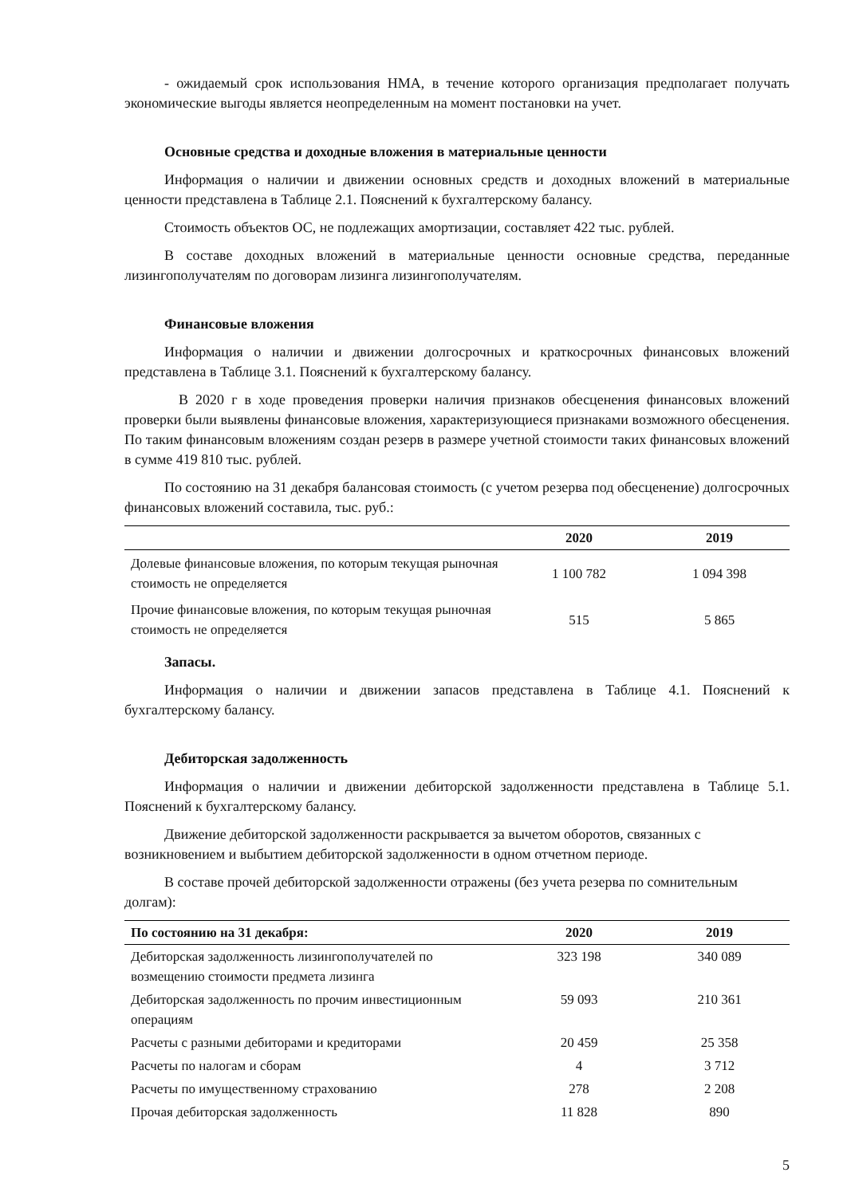- ожидаемый срок использования НМА, в течение которого организация предполагает получать экономические выгоды является неопределенным на момент постановки на учет.
Основные средства и доходные вложения в материальные ценности
Информация о наличии и движении основных средств и доходных вложений в материальные ценности представлена в Таблице 2.1. Пояснений к бухгалтерскому балансу.
Стоимость объектов ОС, не подлежащих амортизации, составляет 422 тыс. рублей.
В составе доходных вложений в материальные ценности основные средства, переданные лизингополучателям по договорам лизинга лизингополучателям.
Финансовые вложения
Информация о наличии и движении долгосрочных и краткосрочных финансовых вложений представлена в Таблице 3.1. Пояснений к бухгалтерскому балансу.
В 2020 г в ходе проведения проверки наличия признаков обесценения финансовых вложений проверки были выявлены финансовые вложения, характеризующиеся признаками возможного обесценения. По таким финансовым вложениям создан резерв в размере учетной стоимости таких финансовых вложений в сумме 419 810 тыс. рублей.
По состоянию на 31 декабря балансовая стоимость (с учетом резерва под обесценение) долгосрочных финансовых вложений составила, тыс. руб.:
| | 2020 | 2019 |
| --- | --- | --- |
| Долевые финансовые вложения, по которым текущая рыночная стоимость не определяется | 1 100 782 | 1 094 398 |
| Прочие финансовые вложения, по которым текущая рыночная стоимость не определяется | 515 | 5 865 |
Запасы.
Информация о наличии и движении запасов представлена в Таблице 4.1. Пояснений к бухгалтерскому балансу.
Дебиторская задолженность
Информация о наличии и движении дебиторской задолженности представлена в Таблице 5.1. Пояснений к бухгалтерскому балансу.
Движение дебиторской задолженности раскрывается за вычетом оборотов, связанных с возникновением и выбытием дебиторской задолженности в одном отчетном периоде.
В составе прочей дебиторской задолженности отражены (без учета резерва по сомнительным долгам):
| По состоянию на 31 декабря: | 2020 | 2019 |
| --- | --- | --- |
| Дебиторская задолженность лизингополучателей по возмещению стоимости предмета лизинга | 323 198 | 340 089 |
| Дебиторская задолженность по прочим инвестиционным операциям | 59 093 | 210 361 |
| Расчеты с разными дебиторами и кредиторами | 20 459 | 25 358 |
| Расчеты по налогам и сборам | 4 | 3 712 |
| Расчеты по имущественному страхованию | 278 | 2 208 |
| Прочая дебиторская задолженность | 11 828 | 890 |
5